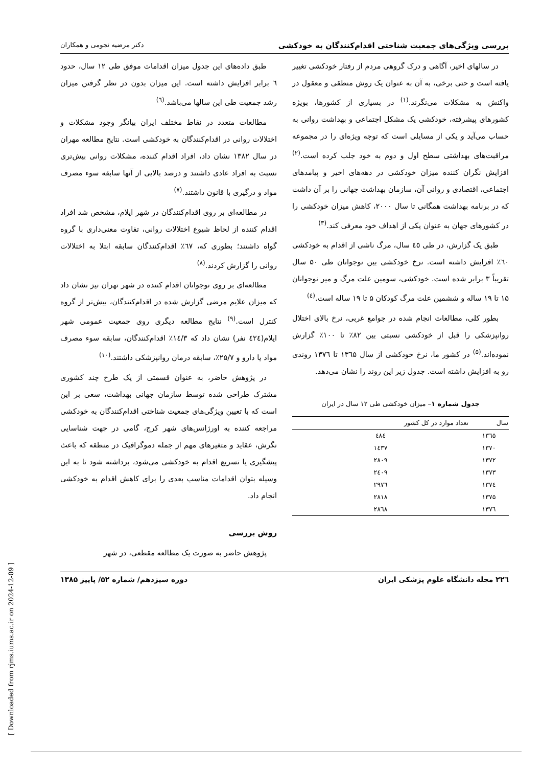بررسی ویژگی‌های جمعیت شناختی اقدام‌کنندگان به خودکشی دکتر مرضیه نجومی و همکاران
در سالهای اخیر، آگاهی و درک گروهی مردم از رفتار خودکشی تغییر یافته است و حتی برخی، به آن به عنوان یک روش منطقی و معقول در واکنش به مشکلات می‌نگرند.<sup>(۱)</sup> در بسیاری از کشورها، بویژه کشورهای پیشرفته، خودکشی یک مشکل اجتماعی و بهداشت روانی به حساب می‌آید و یکی از مسایلی است که توجه ویژه‌ای را در مجموعه مراقبت‌های بهداشتی سطح اول و دوم به خود جلب کرده است.<sup>(۲)</sup> افزایش نگران کننده میزان خودکشی در دهه‌های اخیر و پیامدهای اجتماعی، اقتصادی و روانی آن، سازمان بهداشت جهانی را بر آن داشت که در برنامه بهداشت همگانی تا سال ۲۰۰۰، کاهش میزان خودکشی را در کشورهای جهان به عنوان یکی از اهداف خود معرفی کند.<sup>(۳)</sup>
طبق یک گزارش، در طی ٤٥ سال، مرگ ناشی از اقدام به خودکشی ٦٠٪ افزایش داشته است. نرخ خودکشی بین نوجوانان طی ۵۰ سال تقریباً ۳ برابر شده است. خودکشی، سومین علت مرگ و میر نوجوانان ۱۵ تا ۱۹ ساله و ششمین علت مرگ کودکان ۵ تا ۱۹ ساله است.<sup>(٤)</sup>
بطور کلی، مطالعات انجام شده در جوامع غربی، نرخ بالای اختلال روانپزشکی را قبل از خودکشی نسبتی بین ۸۲٪ تا ۱۰۰٪ گزارش نموده‌اند.<sup>(۵)</sup> در کشور ما، نرخ خودکشی از سال ۱۳٦۵ تا ۱۳۷٦ روندی رو به افزایش داشته است. جدول زیر این روند را نشان می‌دهد.
جدول شماره ۱– میزان خودکشی طی ۱۲ سال در ایران
| سال | تعداد موارد در کل کشور |
| --- | --- |
| ۱۳٦۵ | ٤۸٤ |
| ۱۳۷۰ | ۱٤۳۷ |
| ۱۳۷۲ | ۲۸۰۹ |
| ۱۳۷۳ | ۲٤۰۹ |
| ۱۳۷٤ | ۲۹۷٦ |
| ۱۳۷۵ | ۲۸۱۸ |
| ۱۳۷٦ | ۲۸٦۸ |
طبق داده‌های این جدول میزان اقدامات موفق طی ۱۲ سال، حدود ٦ برابر افزایش داشته است. این میزان بدون در نظر گرفتن میزان رشد جمعیت طی این سالها می‌باشد.<sup>(٦)</sup>
مطالعات متعدد در نقاط مختلف ایران بیانگر وجود مشکلات و اختلالات روانی در اقدام‌کنندگان به خودکشی است. نتایج مطالعه مهران در سال ۱۳۸۲ نشان داد، افراد اقدام کننده، مشکلات روانی بیش‌تری نسبت به افراد عادی داشتند و درصد بالایی از آنها سابقه سوء مصرف مواد و درگیری با قانون داشتند.<sup>(۷)</sup>
در مطالعه‌ای بر روی اقدام‌کنندگان در شهر ایلام، مشخص شد افراد اقدام کننده از لحاظ شیوع اختلالات روانی، تفاوت معنی‌داری با گروه گواه داشتند؛ بطوری که، ٦۷٪ اقدام‌کنندگان سابقه ابتلا به اختلالات روانی را گزارش کردند.<sup>(۸)</sup>
مطالعه‌ای بر روی نوجوانان اقدام کننده در شهر تهران نیز نشان داد که میزان علایم مرضی گزارش شده در اقدام‌کنندگان، بیش‌تر از گروه کنترل است.<sup>(۹)</sup> نتایج مطالعه دیگری روی جمعیت عمومی شهر ایلام(٤۲٤ نفر) نشان داد که ۱٤/۳٪ اقدام‌کنندگان، سابقه سوء مصرف مواد یا دارو و ۲۵/۷٪، سابقه درمان روانپزشکی داشتند.<sup>(۱۰)</sup>
در پژوهش حاضر، به عنوان قسمتی از یک طرح چند کشوری مشترک طراحی شده توسط سازمان جهانی بهداشت، سعی بر این است که با تعیین ویژگی‌های جمعیت شناختی اقدام‌کنندگان به خودکشی مراجعه کننده به اورژانس‌های شهر کرج، گامی در جهت شناسایی نگرش، عقاید و متغیرهای مهم از جمله دموگرافیک در منطقه که باعث پیشگیری یا تسریع اقدام به خودکشی می‌شود، برداشته شود تا به این وسیله بتوان اقدامات مناسب بعدی را برای کاهش اقدام به خودکشی انجام داد.
روش بررسی
پژوهش حاضر به صورت یک مطالعه مقطعی، در شهر
۲۲٦ مجله دانشگاه علوم پزشکی ایران دوره سیزدهم/ شماره ۵۲/ پاییز ۱۳۸۵
[ Downloaded from rjms.iums.ac.ir on 2024-12-09 ]